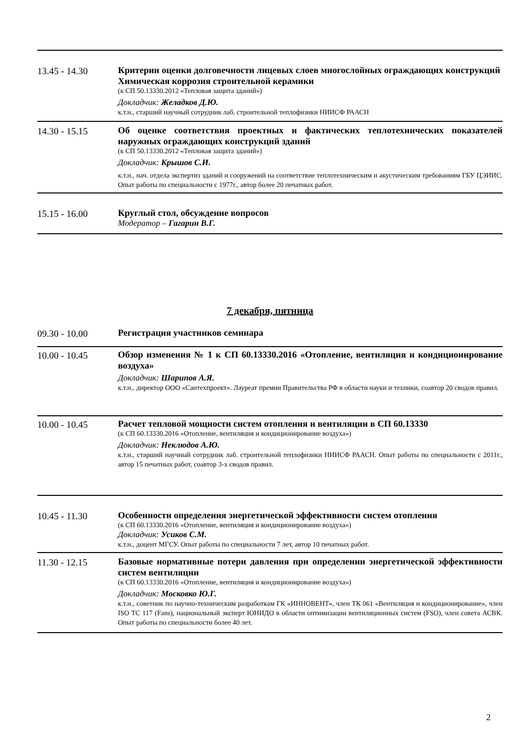13.45 - 14.30
Критерии оценки долговечности лицевых слоев многослойных ограждающих конструкций
Химическая коррозия строительной керамики
(к СП 50.13330.2012 «Тепловая защита зданий»)
Докладчик: Желадков Д.Ю.
к.т.н., старший научный сотрудник лаб. строительной теплофизики НИИСФ РААСН
14.30 - 15.15
Об оценке соответствия проектных и фактических теплотехнических показателей наружных ограждающих конструкций зданий
(к СП 50.13330.2012 «Тепловая защита зданий»)
Докладчик: Крышов С.И.
к.т.н., нач. отдела экспертиз зданий и сооружений на соответствие теплотехническим и акустическим требованиям ГБУ ЦЭИИС. Опыт работы по специальности с 1977г., автор более 20 печатных работ.
15.15 - 16.00
Круглый стол, обсуждение вопросов
Модератор – Гагарин В.Г.
7 декабря, пятница
09.30 - 10.00
Регистрация участников семинара
10.00 - 10.45
Обзор изменения № 1 к СП 60.13330.2016 «Отопление, вентиляция и кондиционирование воздуха»
Докладчик: Шарипов А.Я.
к.т.н., директор ООО «Сантехпроект». Лауреат премии Правительства РФ в области науки и техники, соавтор 20 сводов правил.
10.00 - 10.45
Расчет тепловой мощности систем отопления и вентиляции в СП 60.13330
(к СП 60.13330.2016 «Отопление, вентиляция и кондиционирование воздуха»)
Докладчик: Неклюдов А.Ю.
к.т.н., старший научный сотрудник лаб. строительной теплофизики НИИСФ РААСН. Опыт работы по специальности с 2011г., автор 15 печатных работ, соавтор 3-х сводов правил.
10.45 - 11.30
Особенности определения энергетической эффективности систем отопления
(к СП 60.13330.2016 «Отопление, вентиляция и кондиционирование воздуха»)
Докладчик: Усиков С.М.
к.т.н., доцент МГСУ. Опыт работы по специальности 7 лет, автор 10 печатных работ.
11.30 - 12.15
Базовые нормативные потери давления при определении энергетической эффективности систем вентиляции
(к СП 60.13330.2016 «Отопление, вентиляция и кондиционирование воздуха»)
Докладчик: Московко Ю.Г.
к.т.н., советник по научно-техническим разработкам ГК «ИННОВЕНТ», член ТК 061 «Вентиляция и кондиционирование», член ISO TC 117 (Fans), национальный эксперт ЮНИДО в области оптимизации вентиляционных систем (FSO), член совета АСВК. Опыт работы по специальности более 40 лет.
2